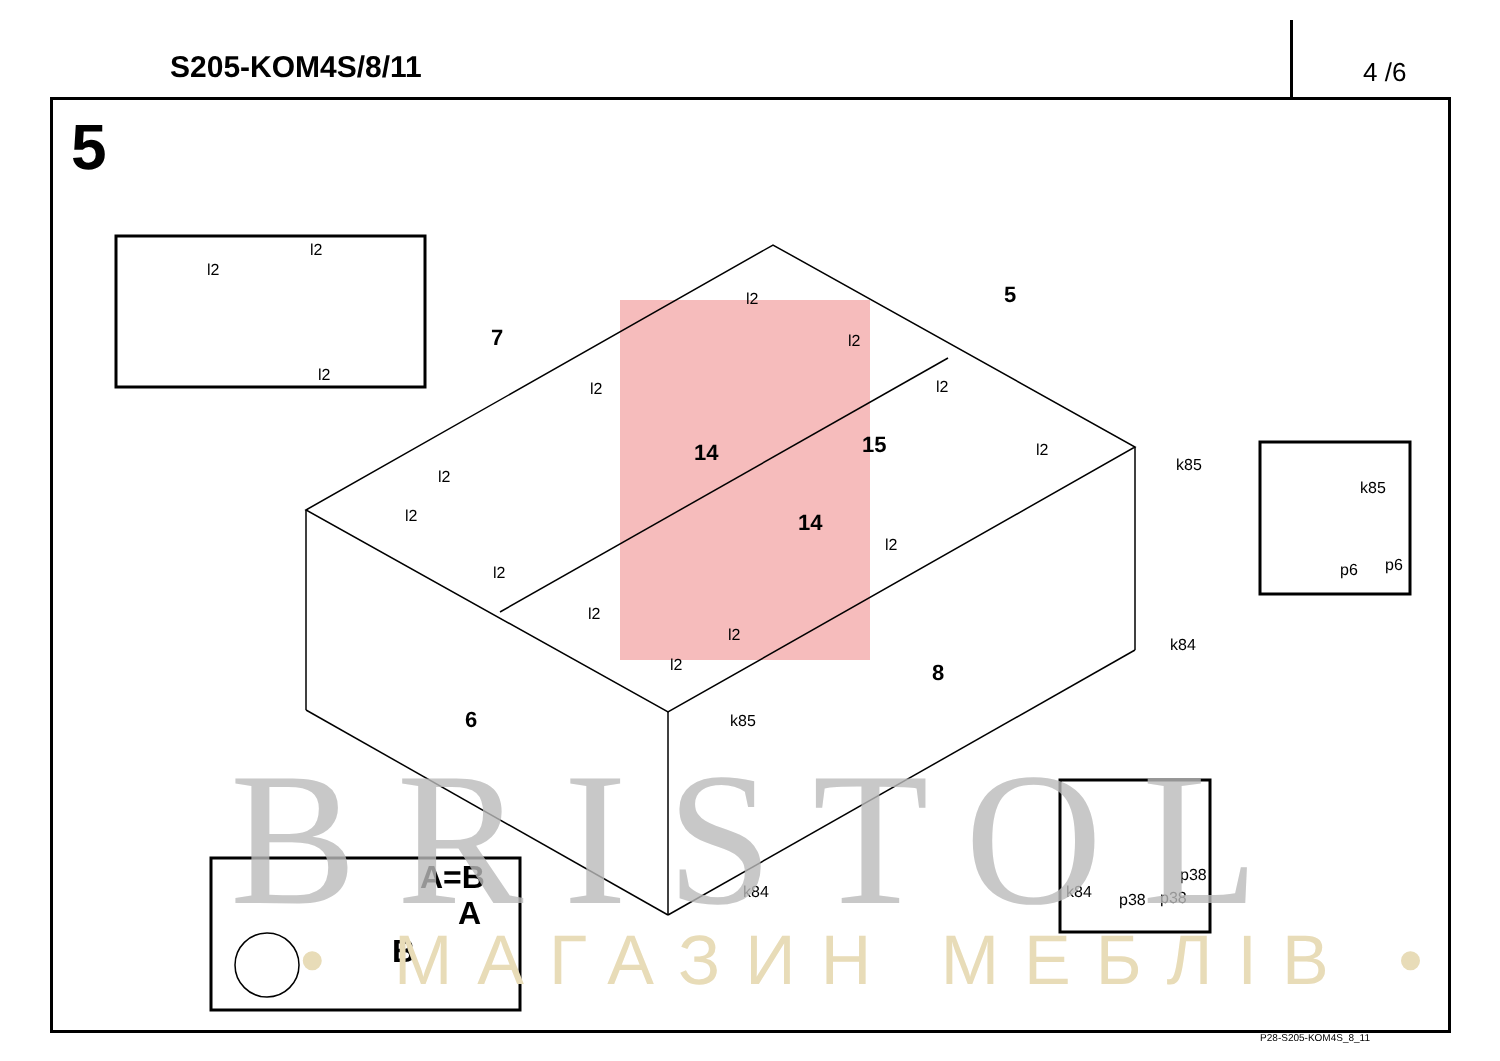S205-KOM4S/8/11
4 /6
5
l2
l2
l2
l2
l2
l2
l2
l2
l2
l2
l2
l2
l2
l2
l2
k85
k85
p6
p6
k84
k85
k84
k84
p38
p38
p38
7
5
14
15
14
8
6
A=B
A
B
BRISTOL
• МАГАЗИН МЕБЛІВ •
P28-S205-KOM4S_8_11